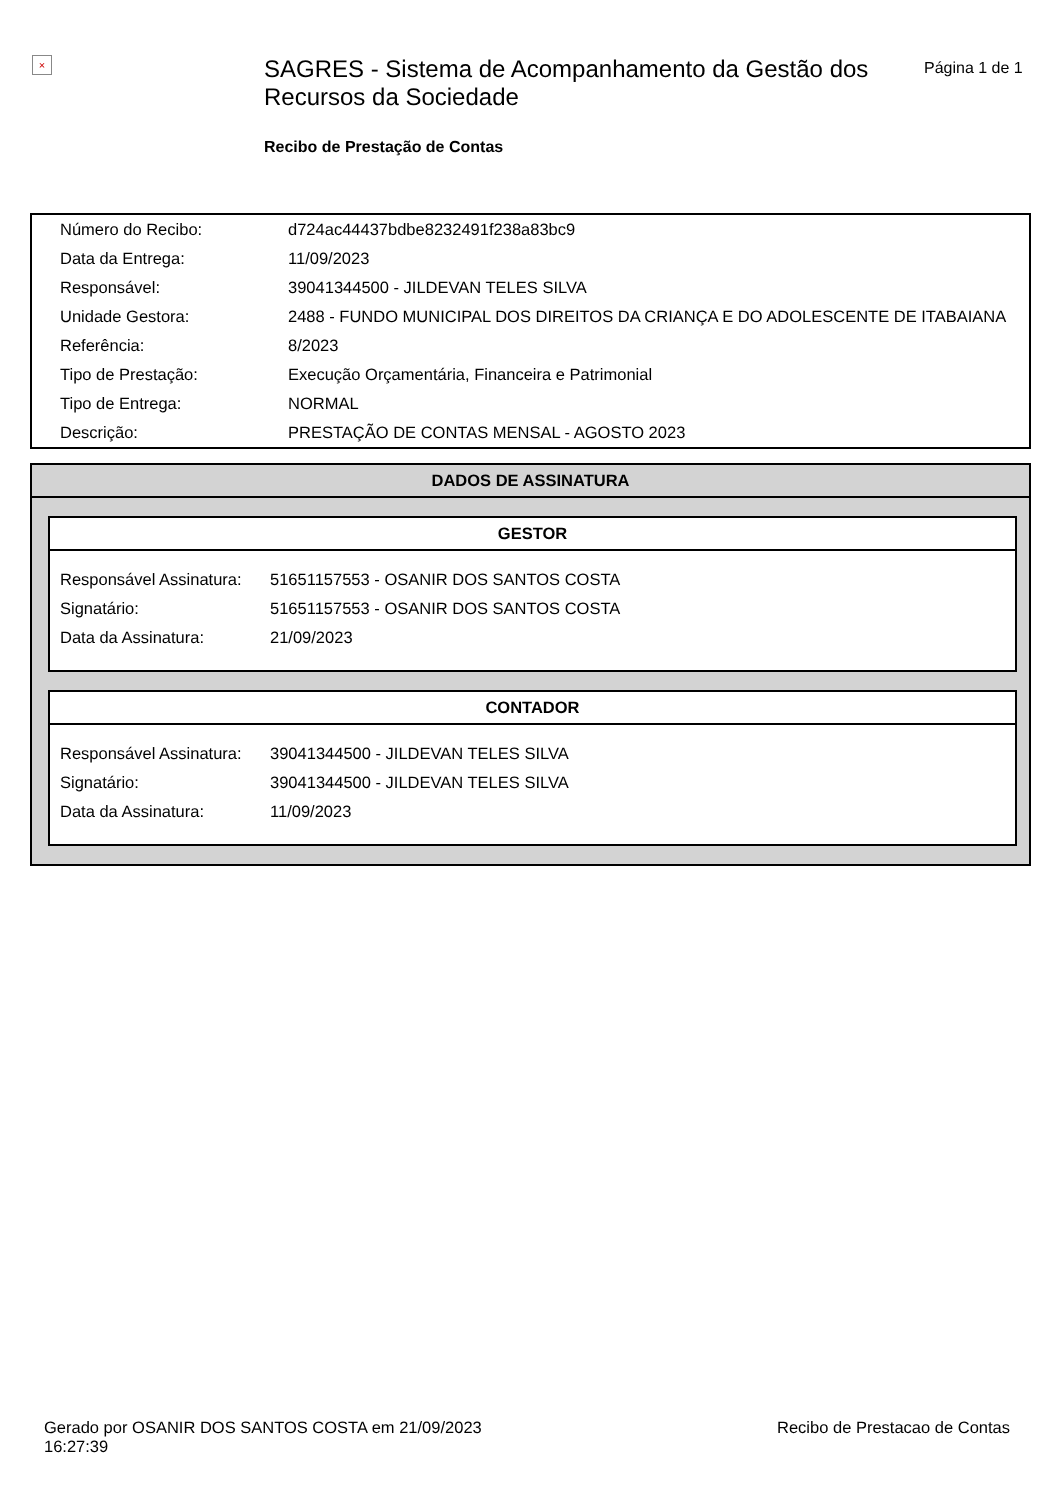×
SAGRES - Sistema de Acompanhamento da Gestão dos Recursos da Sociedade
Recibo de Prestação de Contas
Página 1 de 1
| Número do Recibo: | d724ac44437bdbe8232491f238a83bc9 |
| Data da Entrega: | 11/09/2023 |
| Responsável: | 39041344500 - JILDEVAN TELES SILVA |
| Unidade Gestora: | 2488 - FUNDO MUNICIPAL DOS DIREITOS DA CRIANÇA E DO ADOLESCENTE DE ITABAIANA |
| Referência: | 8/2023 |
| Tipo de Prestação: | Execução Orçamentária, Financeira e Patrimonial |
| Tipo de Entrega: | NORMAL |
| Descrição: | PRESTAÇÃO DE CONTAS MENSAL - AGOSTO 2023 |
DADOS DE ASSINATURA
GESTOR
| Responsável Assinatura: | 51651157553 - OSANIR DOS SANTOS COSTA |
| Signatário: | 51651157553 - OSANIR DOS SANTOS COSTA |
| Data da Assinatura: | 21/09/2023 |
CONTADOR
| Responsável Assinatura: | 39041344500 - JILDEVAN TELES SILVA |
| Signatário: | 39041344500 - JILDEVAN TELES SILVA |
| Data da Assinatura: | 11/09/2023 |
Gerado por OSANIR DOS SANTOS COSTA em 21/09/2023
16:27:39
Recibo de Prestacao de Contas